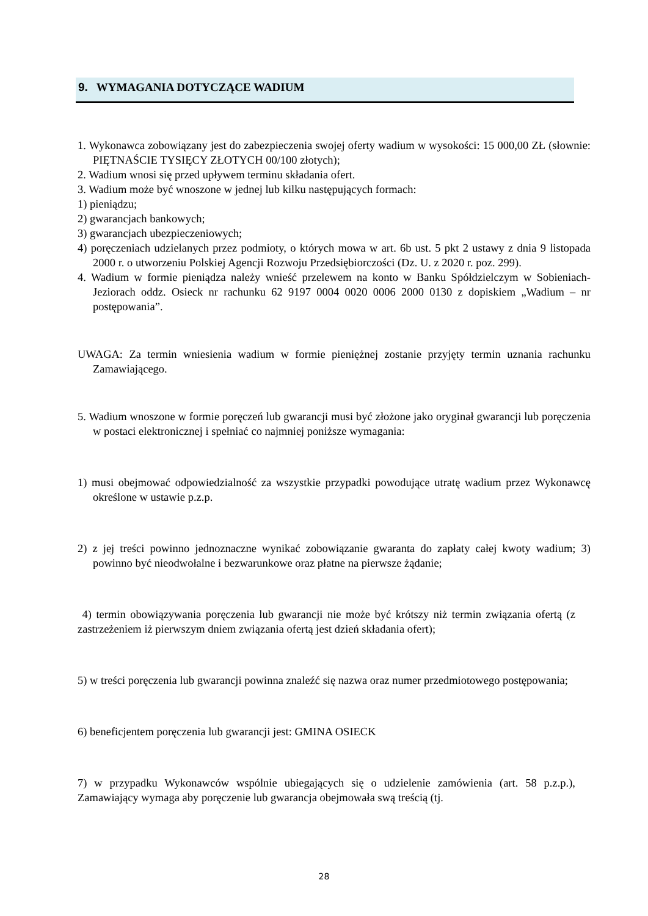9. WYMAGANIA DOTYCZĄCE WADIUM
1. Wykonawca zobowiązany jest do zabezpieczenia swojej oferty wadium w wysokości: 15 000,00 ZŁ (słownie: PIĘTNAŚCIE TYSIĘCY ZŁOTYCH 00/100 złotych);
2. Wadium wnosi się przed upływem terminu składania ofert.
3. Wadium może być wnoszone w jednej lub kilku następujących formach:
1) pieniądzu;
2) gwarancjach bankowych;
3) gwarancjach ubezpieczeniowych;
4) poręczeniach udzielanych przez podmioty, o których mowa w art. 6b ust. 5 pkt 2 ustawy z dnia 9 listopada 2000 r. o utworzeniu Polskiej Agencji Rozwoju Przedsiębiorczości (Dz. U. z 2020 r. poz. 299).
4. Wadium w formie pieniądza należy wnieść przelewem na konto w Banku Spółdzielczym w Sobieniach-Jeziorach oddz. Osieck nr rachunku 62 9197 0004 0020 0006 2000 0130 z dopiskiem „Wadium – nr postępowania”.
UWAGA: Za termin wniesienia wadium w formie pieniężnej zostanie przyjęty termin uznania rachunku Zamawiającego.
5. Wadium wnoszone w formie poręczeń lub gwarancji musi być złożone jako oryginał gwarancji lub poręczenia w postaci elektronicznej i spełniać co najmniej poniższe wymagania:
1) musi obejmować odpowiedzialność za wszystkie przypadki powodujące utratę wadium przez Wykonawcę określone w ustawie p.z.p.
2) z jej treści powinno jednoznaczne wynikać zobowiązanie gwaranta do zapłaty całej kwoty wadium; 3) powinno być nieodwołalne i bezwarunkowe oraz płatne na pierwsze żądanie;
4) termin obowiązywania poręczenia lub gwarancji nie może być krótszy niż termin związania ofertą (z zastrzeżeniem iż pierwszym dniem związania ofertą jest dzień składania ofert);
5) w treści poręczenia lub gwarancji powinna znaleźć się nazwa oraz numer przedmiotowego postępowania;
6) beneficjentem poręczenia lub gwarancji jest: GMINA OSIECK
7) w przypadku Wykonawców wspólnie ubiegających się o udzielenie zamówienia (art. 58 p.z.p.), Zamawiający wymaga aby poręczenie lub gwarancja obejmowała swą treścią (tj.
28